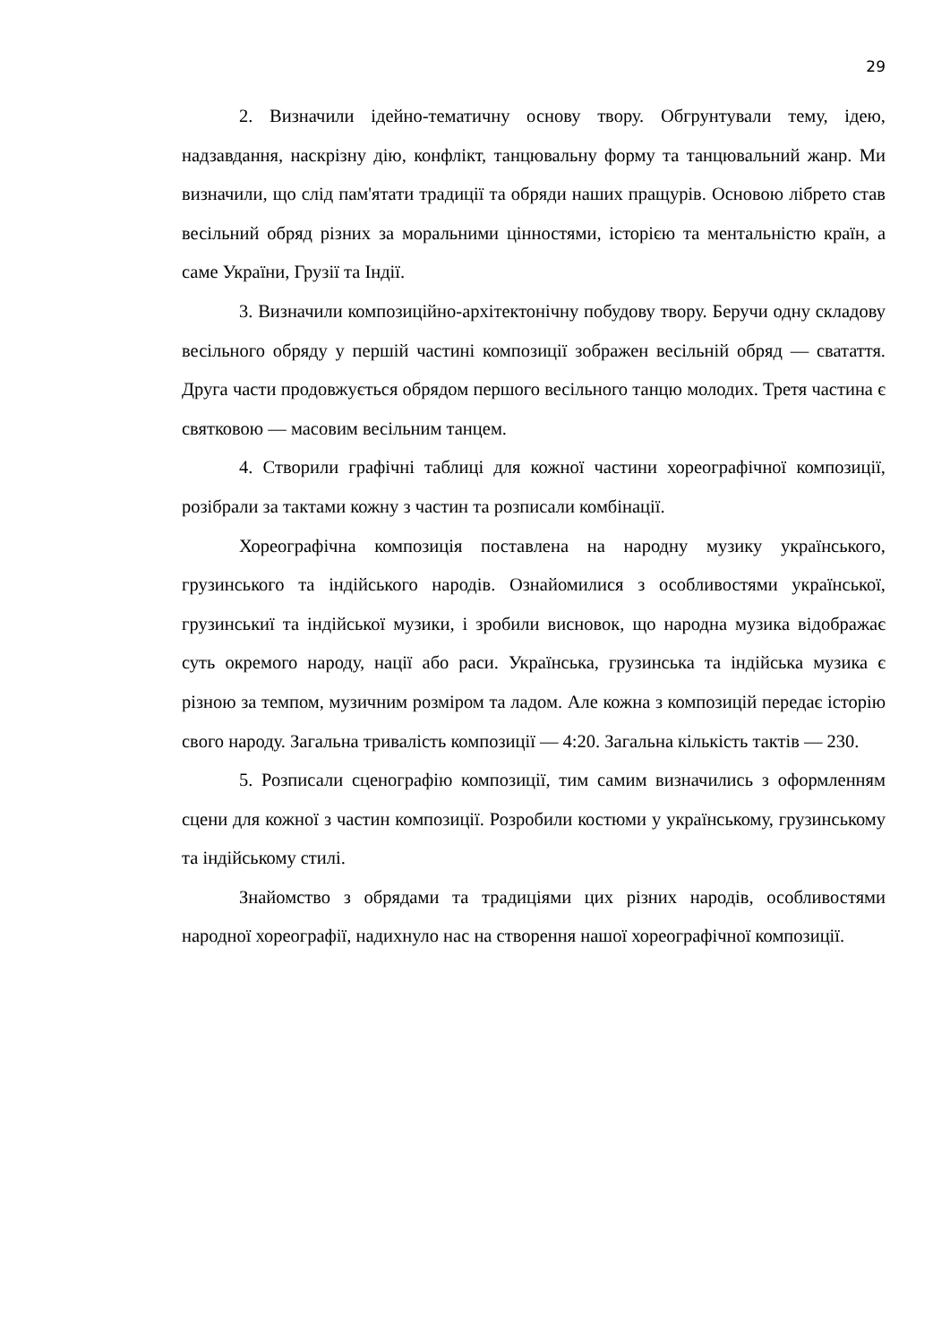29
2. Визначили ідейно-тематичну основу твору. Обгрунтували тему, ідею, надзавдання, наскрізну дію, конфлікт, танцювальну форму та танцювальний жанр. Ми визначили, що слід пам'ятати традиції та обряди наших пращурів. Основою лібрето став весільний обряд різних за моральними цінностями, історією та ментальністю країн, а саме України, Грузії та Індії.
3. Визначили композиційно-архітектонічну побудову твору. Беручи одну складову весільного обряду у першій частині композиції зображен весільній обряд — сватаття. Друга части продовжується обрядом першого весільного танцю молодих. Третя частина є святковою — масовим весільним танцем.
4. Створили графічні таблиці для кожної частини хореографічної композиції, розібрали за тактами кожну з частин та розписали комбінації.
Хореографічна композиція поставлена на народну музику українського, грузинського та індійського народів. Ознайомилися з особливостями української, грузинськиї та індійської музики, і зробили висновок, що народна музика відображає суть окремого народу, нації або раси. Українська, грузинська та індійська музика є різною за темпом, музичним розміром та ладом. Але кожна з композицій передає історію свого народу. Загальна тривалість композиції — 4:20. Загальна кількість тактів — 230.
5. Розписали сценографію композиції, тим самим визначились з оформленням сцени для кожної з частин композиції. Розробили костюми у українському, грузинському та індійському стилі.
Знайомство з обрядами та традиціями цих різних народів, особливостями народної хореографії, надихнуло нас на створення нашої хореографічної композиції.